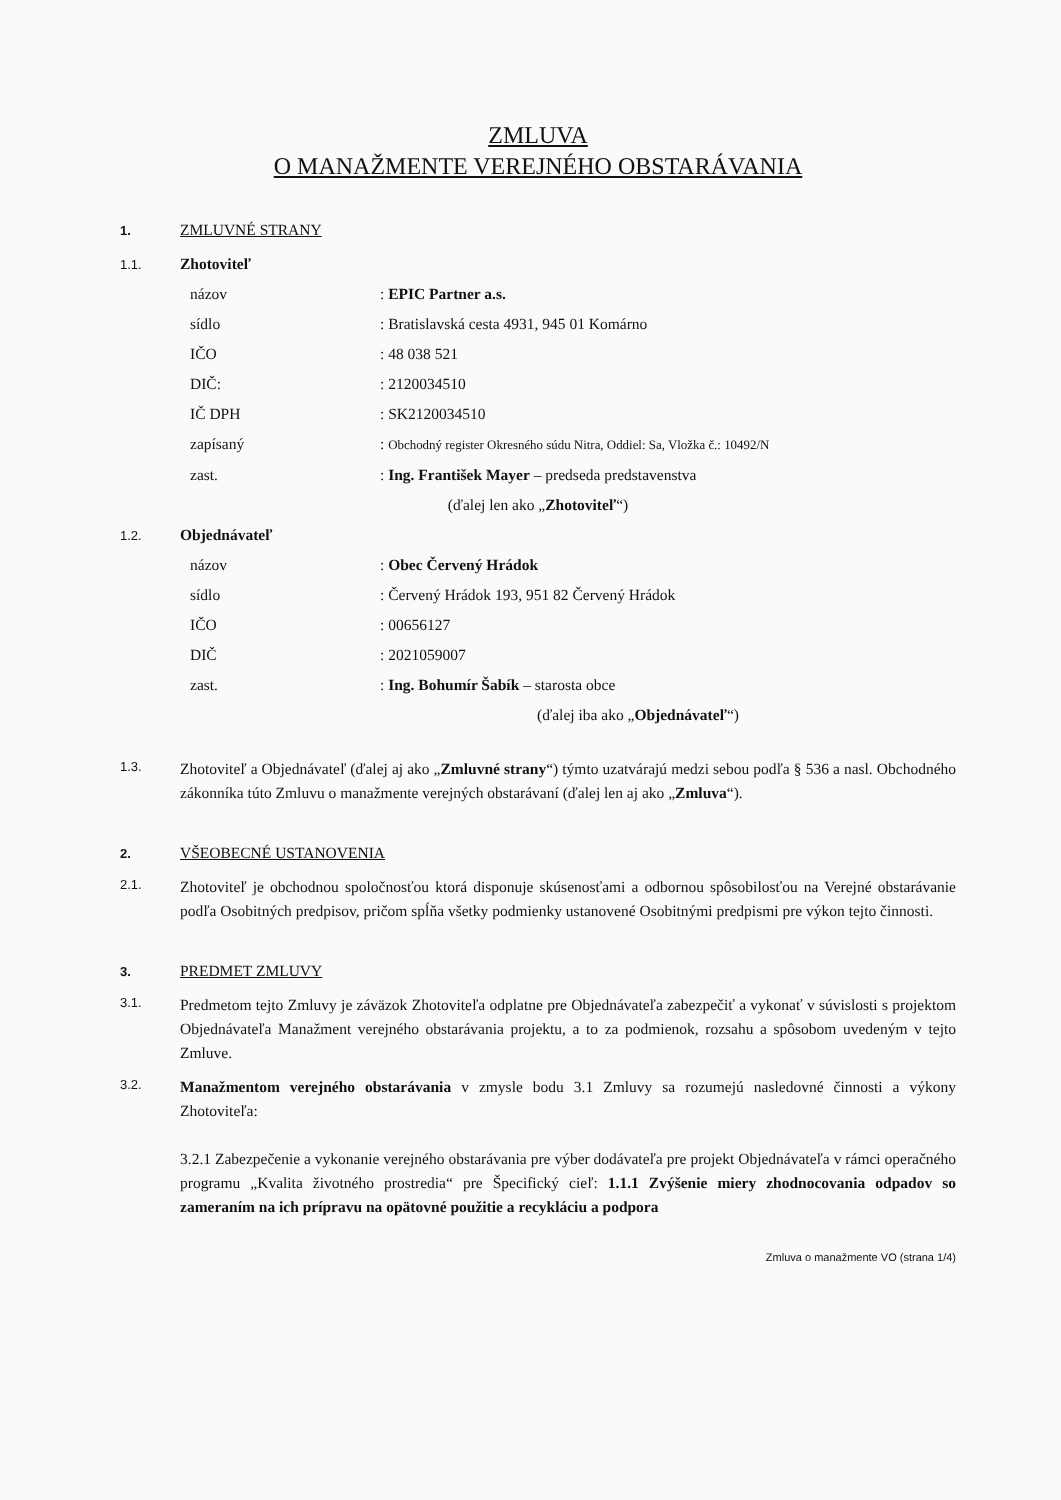ZMLUVA
O MANAŽMENTE VEREJNÉHO OBSTARÁVANIA
1. ZMLUVNÉ STRANY
1.1. Zhotoviteľ
názov: EPIC Partner a.s.
sídlo: Bratislavská cesta 4931, 945 01 Komárno
IČO: 48 038 521
DIČ:: 2120034510
IČ DPH: SK2120034510
zapísaný: Obchodný register Okresného súdu Nitra, Oddiel: Sa, Vložka č.: 10492/N
zast.: Ing. František Mayer – predseda predstavenstva
(ďalej len ako „Zhotoviteľ“)
1.2. Objednávateľ
názov: Obec Červený Hrádok
sídlo: Červený Hrádok 193, 951 82 Červený Hrádok
IČO: 00656127
DIČ: 2021059007
zast.: Ing. Bohumír Šabík – starosta obce
(ďalej iba ako „Objednávateľ“)
1.3.
Zhotoviteľ a Objednávateľ (ďalej aj ako „Zmluvné strany“) týmto uzatvárajú medzi sebou podľa § 536 a nasl. Obchodného zákonníka túto Zmluvu o manažmente verejných obstarávaní (ďalej len aj ako „Zmluva“).
2. VŠEOBECNÉ USTANOVENIA
2.1.
Zhotoviteľ je obchodnou spoločnosťou ktorá disponuje skúsenosťami a odbornou spôsobilosťou na Verejné obstarávanie podľa Osobitných predpisov, pričom spĺňa všetky podmienky ustanovené Osobitnými predpismi pre výkon tejto činnosti.
3. PREDMET ZMLUVY
3.1.
Predmetom tejto Zmluvy je záväzok Zhotoviteľa odplatne pre Objednávateľa zabezpečiť a vykonať v súvislosti s projektom Objednávateľa Manažment verejného obstarávania projektu, a to za podmienok, rozsahu a spôsobom uvedeným v tejto Zmluve.
3.2.
Manažmentom verejného obstarávania v zmysle bodu 3.1 Zmluvy sa rozumejú nasledovné činnosti a výkony Zhotoviteľa:
3.2.1 Zabezpečenie a vykonanie verejného obstarávania pre výber dodávateľa pre projekt Objednávateľa v rámci operačného programu „Kvalita životného prostredia“ pre Špecifický cieľ: 1.1.1 Zvýšenie miery zhodnocovania odpadov so zameraním na ich prípravu na opätovné použitie a recykláciu a podpora
Zmluva o manažmente VO (strana 1/4)